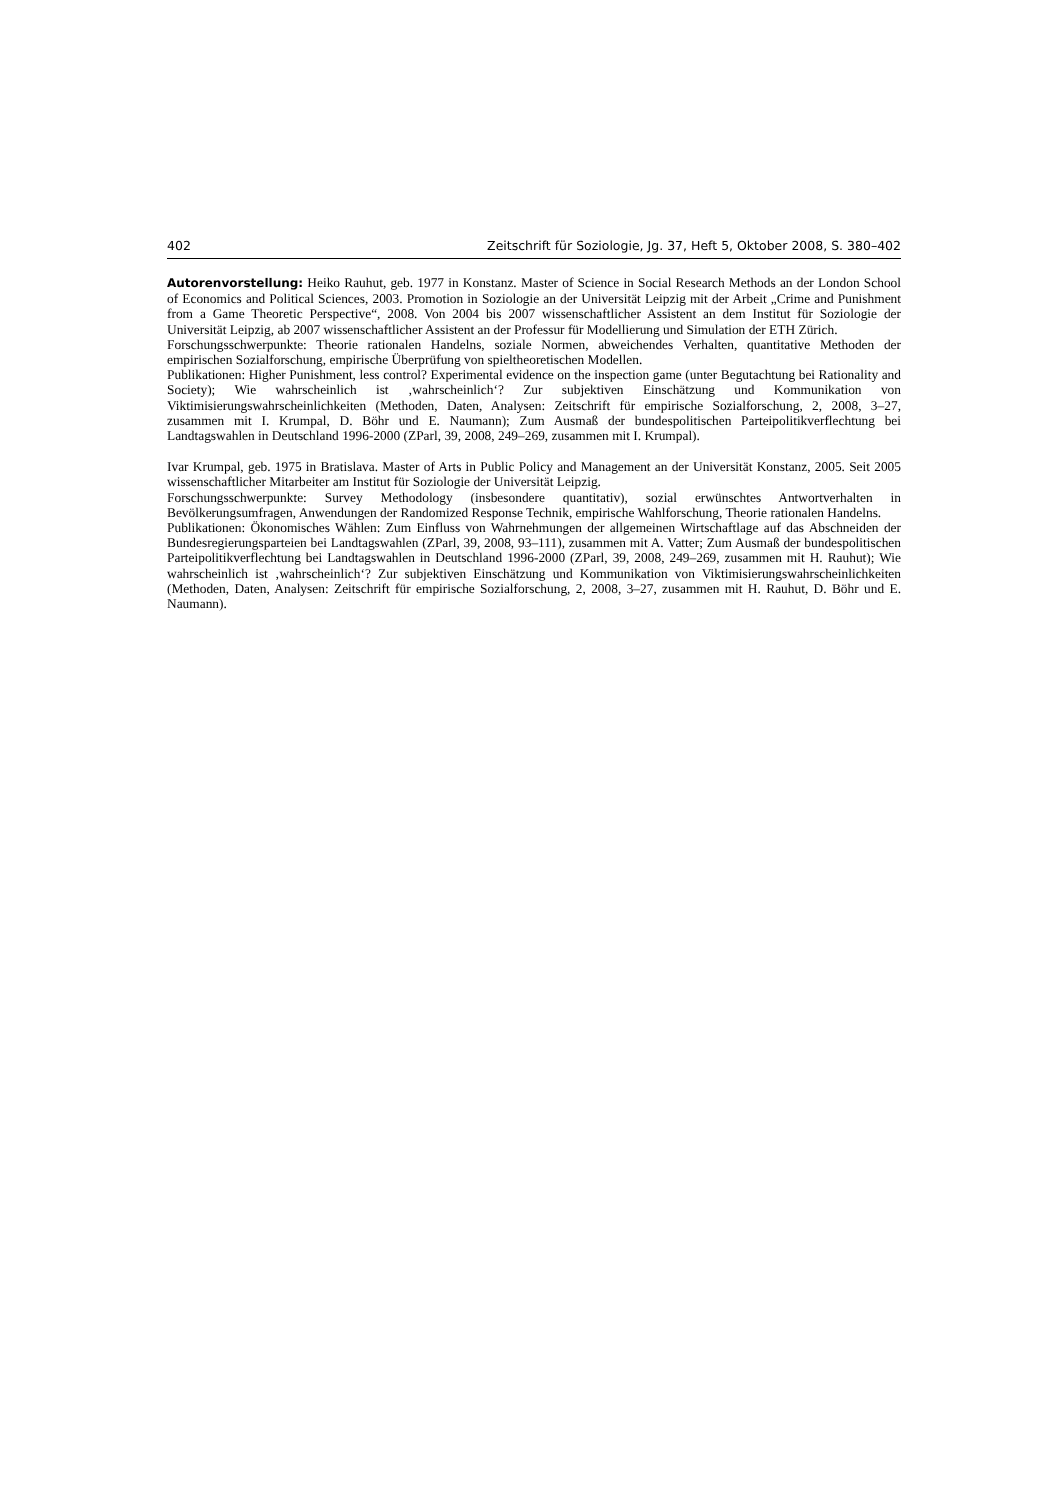402 Zeitschrift für Soziologie, Jg. 37, Heft 5, Oktober 2008, S. 380–402
Autorenvorstellung: Heiko Rauhut, geb. 1977 in Konstanz. Master of Science in Social Research Methods an der London School of Economics and Political Sciences, 2003. Promotion in Soziologie an der Universität Leipzig mit der Arbeit „Crime and Punishment from a Game Theoretic Perspective“, 2008. Von 2004 bis 2007 wissenschaftlicher Assistent an dem Institut für Soziologie der Universität Leipzig, ab 2007 wissenschaftlicher Assistent an der Professur für Modellierung und Simulation der ETH Zürich.
Forschungsschwerpunkte: Theorie rationalen Handelns, soziale Normen, abweichendes Verhalten, quantitative Methoden der empirischen Sozialforschung, empirische Überprüfung von spieltheoretischen Modellen.
Publikationen: Higher Punishment, less control? Experimental evidence on the inspection game (unter Begutachtung bei Rationality and Society); Wie wahrscheinlich ist ‚wahrscheinlich‘? Zur subjektiven Einschätzung und Kommunikation von Viktimisierungswahrscheinlichkeiten (Methoden, Daten, Analysen: Zeitschrift für empirische Sozialforschung, 2, 2008, 3–27, zusammen mit I. Krumpal, D. Böhr und E. Naumann); Zum Ausmaß der bundespolitischen Parteipolitikverflechtung bei Landtagswahlen in Deutschland 1996-2000 (ZParl, 39, 2008, 249–269, zusammen mit I. Krumpal).
Ivar Krumpal, geb. 1975 in Bratislava. Master of Arts in Public Policy and Management an der Universität Konstanz, 2005. Seit 2005 wissenschaftlicher Mitarbeiter am Institut für Soziologie der Universität Leipzig.
Forschungsschwerpunkte: Survey Methodology (insbesondere quantitativ), sozial erwünschtes Antwortverhalten in Bevölkerungsumfragen, Anwendungen der Randomized Response Technik, empirische Wahlforschung, Theorie rationalen Handelns.
Publikationen: Ökonomisches Wählen: Zum Einfluss von Wahrnehmungen der allgemeinen Wirtschaftlage auf das Abschneiden der Bundesregierungsparteien bei Landtagswahlen (ZParl, 39, 2008, 93–111), zusammen mit A. Vatter; Zum Ausmaß der bundespolitischen Parteipolitikverflechtung bei Landtagswahlen in Deutschland 1996-2000 (ZParl, 39, 2008, 249–269, zusammen mit H. Rauhut); Wie wahrscheinlich ist ‚wahrscheinlich‘? Zur subjektiven Einschätzung und Kommunikation von Viktimisierungswahrscheinlichkeiten (Methoden, Daten, Analysen: Zeitschrift für empirische Sozialforschung, 2, 2008, 3–27, zusammen mit H. Rauhut, D. Böhr und E. Naumann).